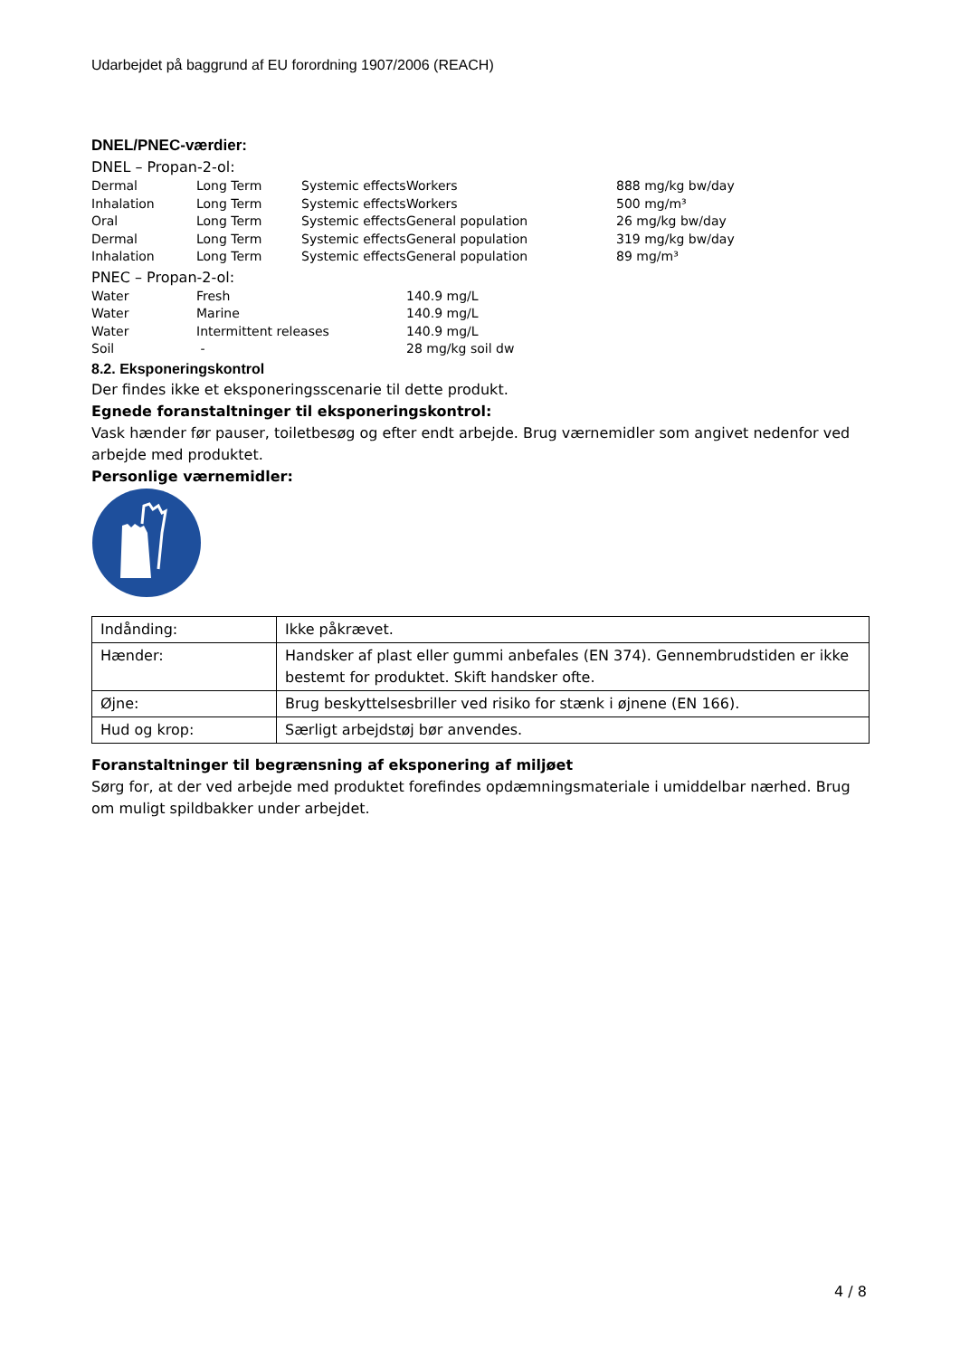Udarbejdet på baggrund af EU forordning 1907/2006 (REACH)
DNEL/PNEC-værdier:
DNEL – Propan-2-ol:
| Dermal | Long Term | Systemic effects | Workers | 888 mg/kg bw/day |
| Inhalation | Long Term | Systemic effects | Workers | 500 mg/m³ |
| Oral | Long Term | Systemic effects | General population | 26 mg/kg bw/day |
| Dermal | Long Term | Systemic effects | General population | 319 mg/kg bw/day |
| Inhalation | Long Term | Systemic effects | General population | 89 mg/m³ |
PNEC – Propan-2-ol:
| Water | Fresh | 140.9 mg/L |
| Water | Marine | 140.9 mg/L |
| Water | Intermittent releases | 140.9 mg/L |
| Soil | - | 28 mg/kg soil dw |
8.2. Eksponeringskontrol
Der findes ikke et eksponeringsscenarie til dette produkt.
Egnede foranstaltninger til eksponeringskontrol:
Vask hænder før pauser, toiletbesøg og efter endt arbejde. Brug værnemidler som angivet nedenfor ved arbejde med produktet.
Personlige værnemidler:
| Indånding: | Ikke påkrævet. |
| Hænder: | Handsker af plast eller gummi anbefales (EN 374). Gennembrudstiden er ikke bestemt for produktet. Skift handsker ofte. |
| Øjne: | Brug beskyttelsesbriller ved risiko for stænk i øjnene (EN 166). |
| Hud og krop: | Særligt arbejdstøj bør anvendes. |
Foranstaltninger til begrænsning af eksponering af miljøet
Sørg for, at der ved arbejde med produktet forefindes opdæmningsmateriale i umiddelbar nærhed. Brug om muligt spildbakker under arbejdet.
4 / 8